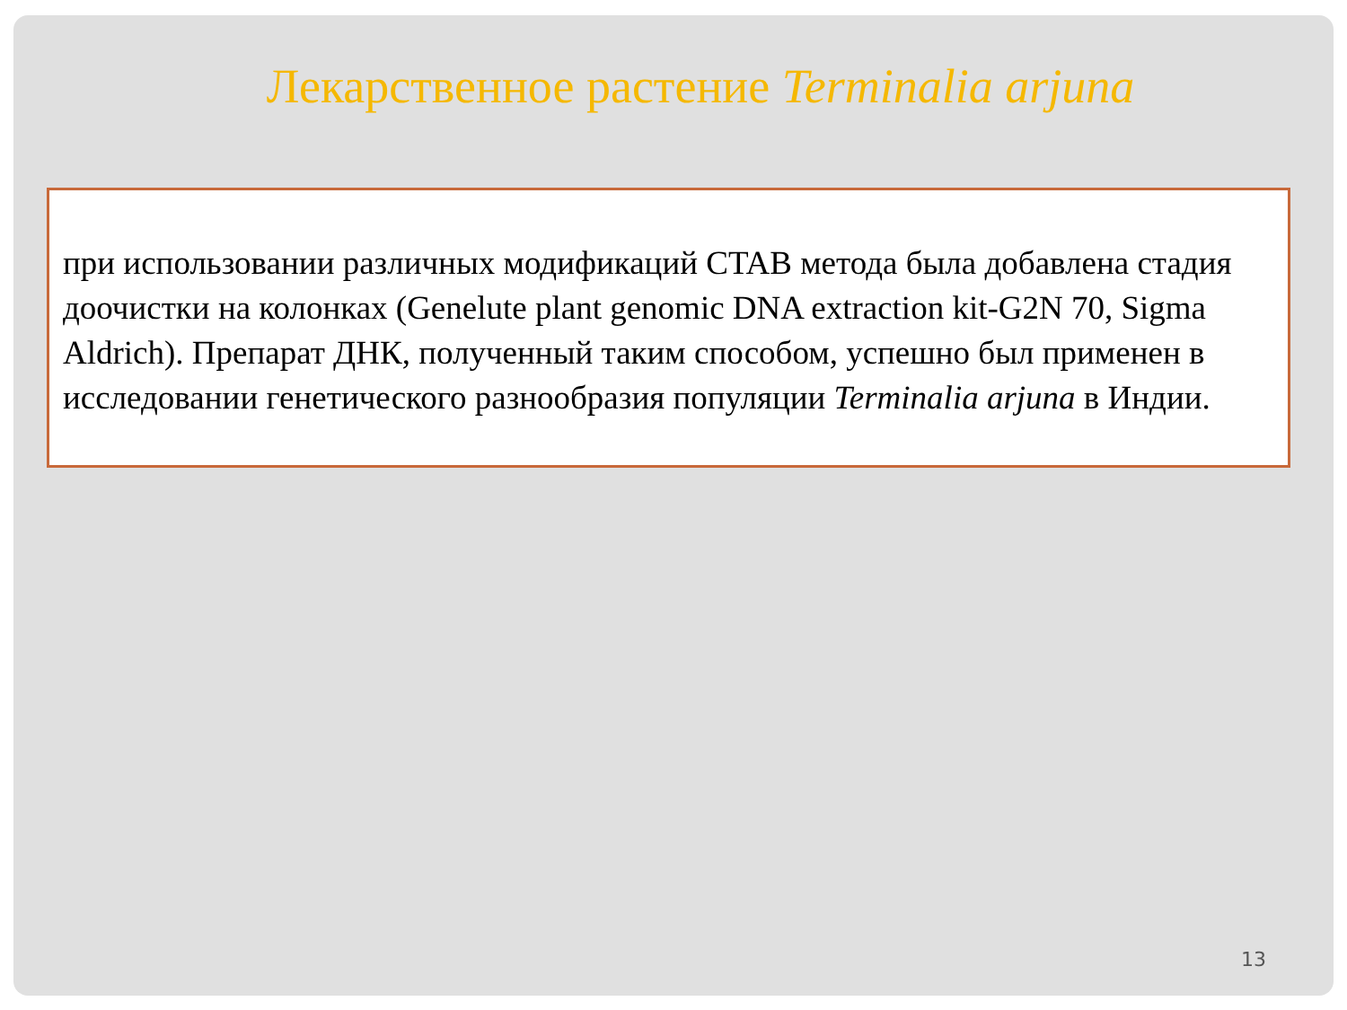Лекарственное растение Terminalia arjuna
при использовании различных модификаций CTAB метода была добавлена стадия доочистки на колонках (Genelute plant genomic DNA extraction kit-G2N 70, Sigma Aldrich). Препарат ДНК, полученный таким способом, успешно был применен в исследовании генетического разнообразия популяции Terminalia arjuna в Индии.
13